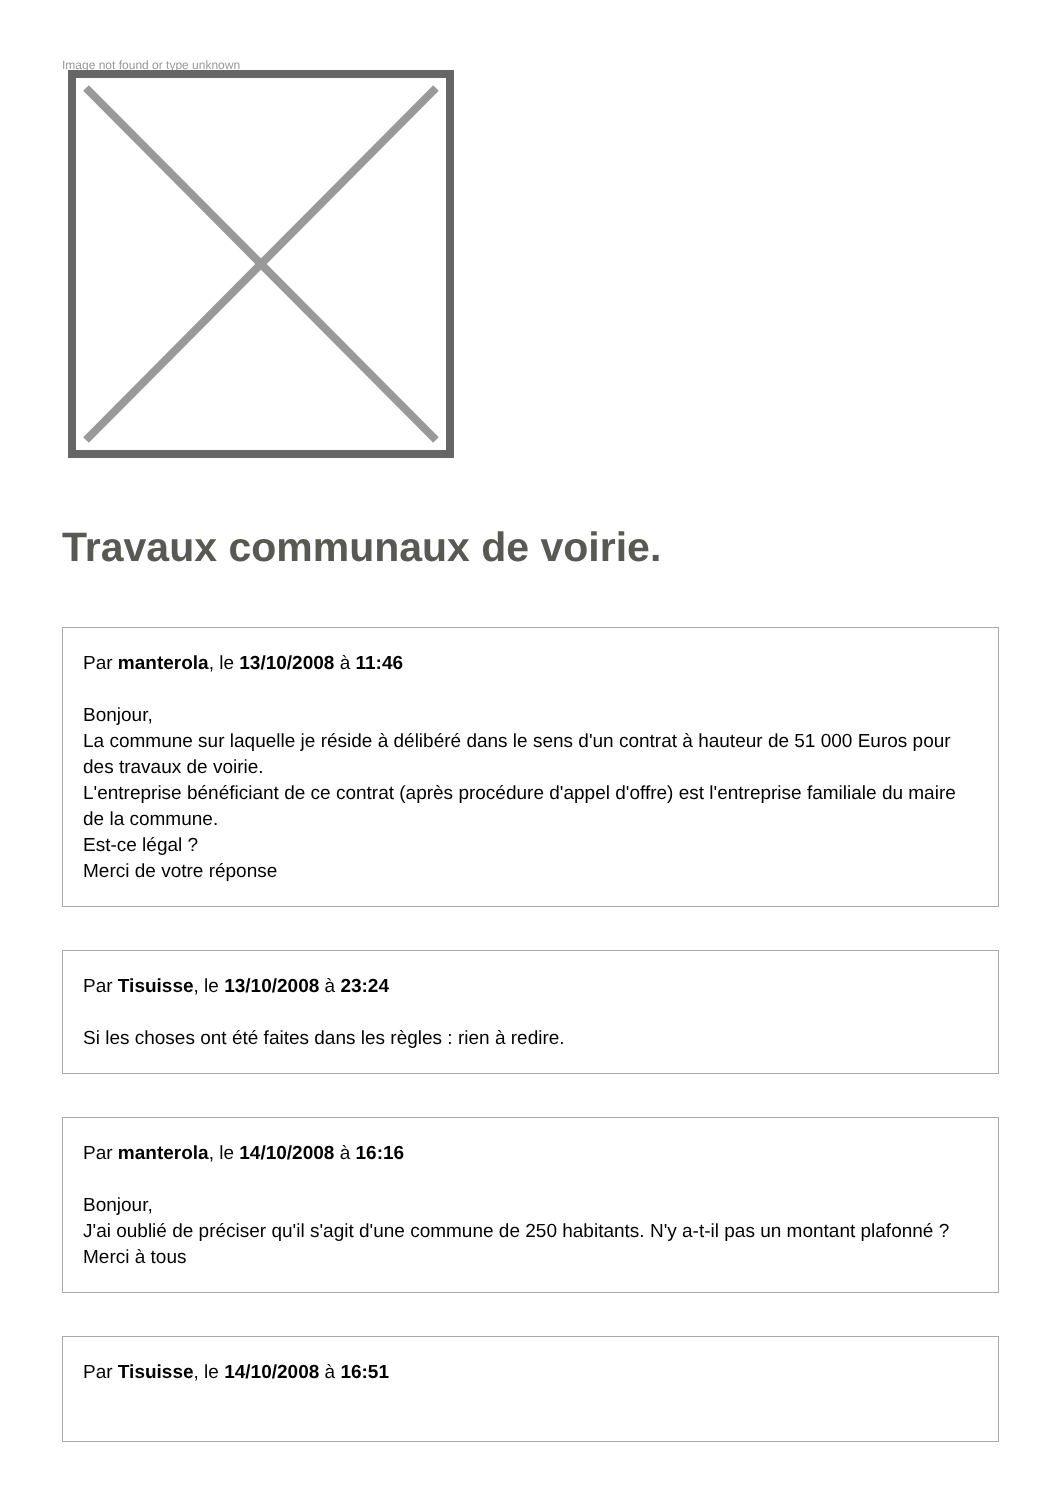Image not found or type unknown
Travaux communaux de voirie.
Par manterola, le 13/10/2008 à 11:46
Bonjour,
La commune sur laquelle je réside à délibéré dans le sens d'un contrat à hauteur de 51 000 Euros pour des travaux de voirie.
L'entreprise bénéficiant de ce contrat (après procédure d'appel d'offre) est l'entreprise familiale du maire de la commune.
Est-ce légal ?
Merci de votre réponse
Par Tisuisse, le 13/10/2008 à 23:24
Si les choses ont été faites dans les règles : rien à redire.
Par manterola, le 14/10/2008 à 16:16
Bonjour,
J'ai oublié de préciser qu'il s'agit d'une commune de 250 habitants. N'y a-t-il pas un montant plafonné ?
Merci à tous
Par Tisuisse, le 14/10/2008 à 16:51